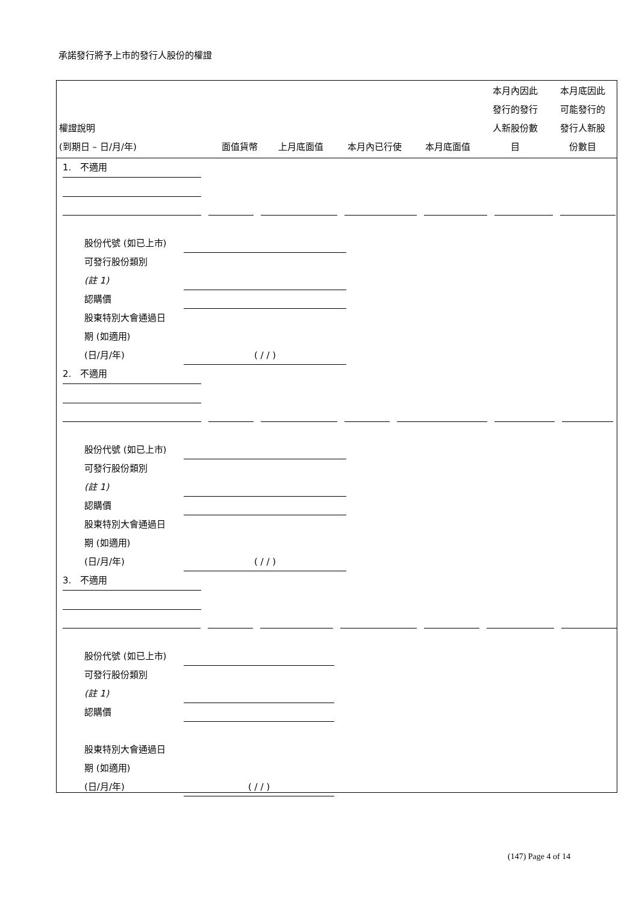承諾發行將予上市的發行人股份的權證
| 權證說明 (到期日 – 日/月/年) | 面值貨幣 | 上月底面值 | 本月內已行使 | 本月底面值 | 本月內因此 發行的發行 人新股份數 目 | 本月底因此 可能發行的 發行人新股 份數目 |
| --- | --- | --- | --- | --- | --- | --- |
1. 不適用
股份代號 (如已上市)
可發行股份類別
(註 1)
認購價
股東特別大會通過日
期 (如適用)
(日/月/年) ( / / )
2. 不適用
股份代號 (如已上市)
可發行股份類別
(註 1)
認購價
股東特別大會通過日
期 (如適用)
(日/月/年) ( / / )
3. 不適用
股份代號 (如已上市)
可發行股份類別
(註 1)
認購價
股東特別大會通過日
期 (如適用)
(日/月/年) ( / / )
(147) Page 4 of 14